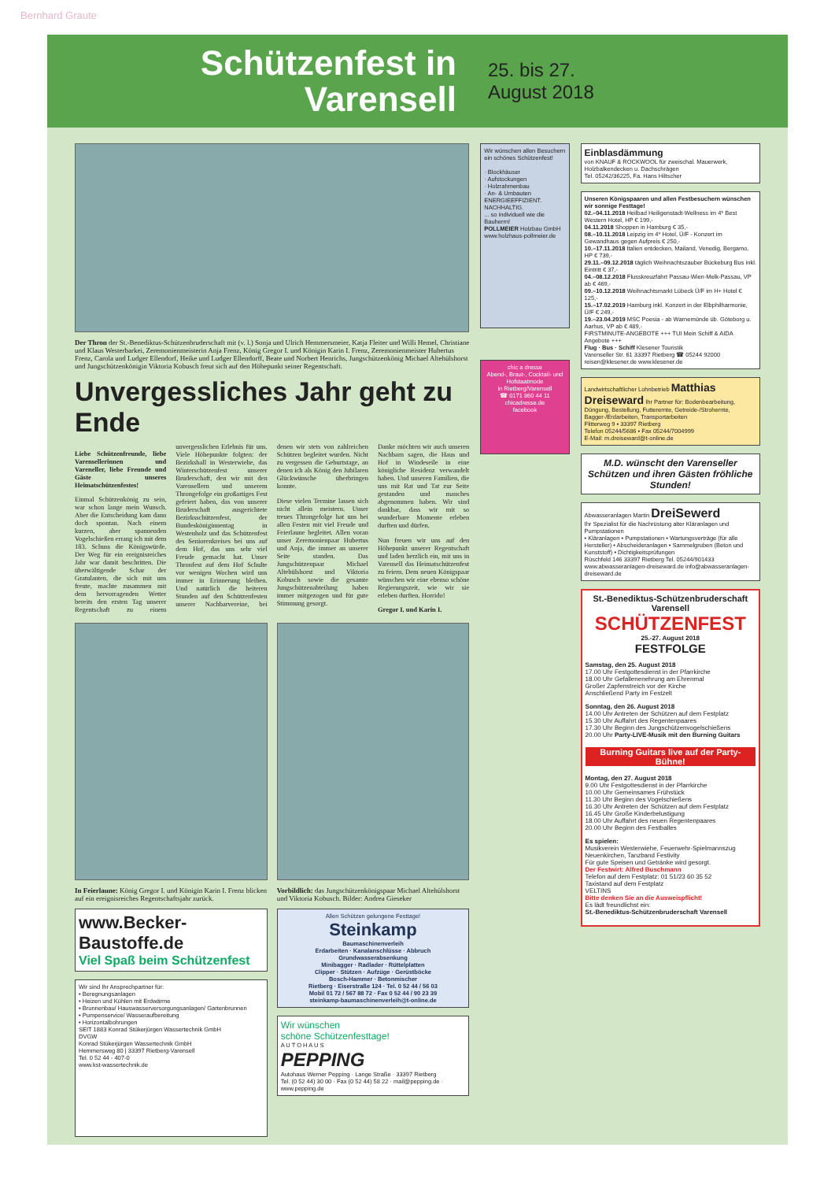Bernhard Graute
Schützenfest in Varensell
25. bis 27. August 2018
Der Thron der St.-Benediktus-Schützenbruderschaft mit (v. l.) Sonja und Ulrich Hemmersmeier, Katja Fleiter und Willi Hemel, Christiane und Klaus Westerbarkei, Zeremonienmeisterin Anja Frenz, König Gregor I. und Königin Karin I. Frenz, Zeremonienmeister Hubertus Frenz, Carola und Ludger Ellendorf, Heike und Ludger Ellendorff, Beate und Norbert Henrichs, Jungschützenkönig Michael Altehülshorst und Jungschützenkönigin Viktoria Kobusch freut sich auf den Höhepunkt seiner Regentschaft.
Unvergessliches Jahr geht zu Ende
Liebe Schützenfreunde, liebe Varensellerinnen und Vareneller, liebe Freunde und Gäste unseres Heimatschützenfestes!
Einmal Schützenkönig zu sein, war schon lange mein Wunsch. Aber die Entscheidung kam dann doch spontan. Nach einem kurzen, aber spannenden Vogelschießen errang ich mit dem 183. Schuss die Königswürde. Der Weg für ein ereignisreiches Jahr war damit beschritten. Die überwältigende Schar der Gratulanten, die sich mit uns freute, machte zusammen mit dem hervorragenden Wetter bereits den ersten Tag unserer Regentschaft zu einem unvergesslichen Erlebnis für uns. Viele Höhepunkte folgten: der Bezirksball in Westerwiehe, das Winterschützenfest unserer Bruderschaft, den wir mit den Varensellern und unserem Throngefolge ein großartiges Fest gefeiert haben, das von unserer Bruderschaft ausgerichtete Bezirksschützenfest, der Bundesköniginnentag in Westenholz und das Schützenfest des Seniorenkreises bei uns auf dem Hof, das uns sehr viel Freude gemacht hat. Unser Thronfest auf dem Hof Schulte vor wenigen Wochen wird uns immer in Erinnerung bleiben. Und natürlich die heiteren Stunden auf den Schützenfesten unserer Nachbarvereine, bei denen wir stets von zahlreichen Schützen begleitet wurden. Nicht zu vergessen die Geburtstage, an denen ich als König den Jubilaren Glückwünsche überbringen konnte.
Diese vielen Termine lassen sich nicht allein meistern. Unser treues Throngefolge hat uns bei allen Festen mit viel Freude und Feierlaune begleitet. Allen voran unser Zeremonienpaar Hubertus und Anja, die immer an unserer Seite standen. Das Jungschützenpaar Michael Altehülshorst und Viktoria Kobusch sowie die gesamte Jungschützenabteilung haben immer mitgezogen und für gute Stimmung gesorgt.
Danke möchten wir auch unseren Nachbarn sagen, die Haus und Hof in Windeseile in eine königliche Residenz verwandelt haben. Und unseren Familien, die uns mit Rat und Tat zur Seite gestanden und manches abgenommen haben. Wir sind dankbar, dass wir mit so wunderbare Momente erleben durften und dürfen.
Nun freuen wir uns auf den Höhepunkt unserer Regentschaft und laden herzlich ein, mit uns in Varensell das Heimatschützenfest zu feiern. Dem neuen Königspaar wünschen wir eine ebenso schöne Regierungszeit, wie wir sie erleben durften. Horrido!
Gregor I. und Karin I.
In Feierlaune: König Gregor I. und Königin Karin I. Frenz blicken auf ein ereignisreiches Regentschaftsjahr zurück.
Vorbildlich: das Jungschützenkönigspaar Michael Altehülshorst und Viktoria Kobusch. Bilder: Andrea Gieseker
www.Becker-Baustoffe.de
Viel Spaß beim Schützenfest
Wir sind Ihr Ansprechpartner für:
• Beregnungsanlagen
• Heizen und Kühlen mit Erdwärme
• Brunnenbau/ Hauswasserversorgungsanlagen/ Gartenbrunnen
• Pumpenservice/ Wasseraufbereitung
• Horizontalbohrungen
SEIT 1883 Konrad Stükerjürgen Wassertechnik GmbH
DVGW
Konrad Stükerjürgen Wassertechnik GmbH
Hemmersweg 80 | 33397 Rietberg-Varensell
Tel. 0 52 44 - 407-0
www.kst-wassertechnik.de
Allen Schützen gelungene Festtage!
Steinkamp
Baumaschinenverleih
Erdarbeiten · Kanalanschlüsse · Abbruch
Grundwasserabsenkung
Minibagger · Radlader · Rüttelplatten
Clipper · Stützen · Aufzüge · Gerüstböcke
Bosch-Hammer · Betonmischer
Rietberg · Eiserstraße 124 · Tel. 0 52 44 / 56 03
Mobil 01 72 / 567 88 72 · Fax 0 52 44 / 90 23 39
steinkamp-baumaschinenverleih@t-online.de
Wir wünschen
schöne Schützenfesttage!
A U T O H A U S
PEPPING
Autohaus Werner Pepping · Lange Straße · 33397 Rietberg
Tel. (0 52 44) 30 00 · Fax (0 52 44) 58 22 · mail@pepping.de · www.pepping.de
Wir wünschen allen Besuchern ein schönes Schützenfest!
· Blockhäuser
· Aufstockungen
· Holzrahmenbau
· An- & Umbauten
ENERGIEEFFIZIENT. NACHHALTIG.
... so individuell wie die Bauherrn!
POLLMEIER Holzbau GmbH
www.holzhaus-pollmeier.de
chic a dresse
Abend-, Braut-, Cocktail- und Hofstaatmode
in Rietberg/Varensell
☎ 0171 860 44 11
chicadresse.de
facebook
Einblasdämmung
von KNAUF & ROCKWOOL für zweischal. Mauerwerk, Holzbalkendecken u. Dachschrägen
Tel. 05242/36225, Fa. Hans Hiltscher
Unseren Königspaaren und allen Festbesuchern wünschen wir sonnige Festtage!
02.–04.11.2018 Heilbad Heiligenstadt-Wellness im 4* Best Western Hotel, HP € 199,-
04.11.2018 Shoppen in Hamburg € 35,-
08.–10.11.2018 Leipzig im 4* Hotel, Ü/F - Konzert im Gewandhaus gegen Aufpreis € 250,-
10.–17.11.2018 Italien entdecken, Mailand, Venedig, Bergamo, HP € 739,-
29.11.–09.12.2018 täglich Weihnachtszauber Bückeburg Bus inkl. Eintritt € 37,-
04.–08.12.2018 Flusskreuzfahrt Passau-Wien-Melk-Passau, VP ab € 469,-
09.–10.12.2018 Weihnachtsmarkt Lübeck Ü/F im H+ Hotel € 125,-
15.–17.02.2019 Hamburg inkl. Konzert in der Elbphilharmonie, Ü/F € 249,-
19.–23.04.2019 MSC Poesia - ab Warnemünde üb. Göteborg u. Aarhus, VP ab € 489,-
FIRSTMINUTE-ANGEBOTE +++ TUI Mein Schiff & AIDA Angebote +++
Flug · Bus · Schiff Klesener Touristik
Varenseller Str. 61 33397 Rietberg ☎ 05244 92000 reisen@klesener.de www.klesener.de
Landwirtschaftlicher Lohnbetrieb Matthias Dreiseward Ihr Partner für: Bodenbearbeitung, Düngung, Bestellung, Futterernte, Getreide-/Strohernte, Bagger-/Erdarbeiten, Transportarbeiten
Flitterweg 9 ▪ 33397 Rietberg
Telefon 05244/5686 ▪ Fax 05244/7004999
E-Mail: m.dreiseward@t-online.de
M.D. wünscht den Varenseller Schützen und ihren Gästen fröhliche Stunden!
Abwasseranlagen Martin DreiSewerd
Ihr Spezialist für die Nachrüstung alter Kläranlagen und Pumpstationen
• Kläranlagen • Pumpstationen • Wartungsverträge (für alle Hersteller) • Abscheideranlagen • Sammelgruben (Beton und Kunststoff) • Dichtigkeitsprüfungen
Rüschfeld 146 33397 Rietberg Tel. 05244/901433
www.abwasseranlagen-dreiseward.de info@abwasseranlagen-dreiseward.de
St.-Benediktus-Schützenbruderschaft Varensell
SCHÜTZENFEST
25.-27. August 2018
FESTFOLGE
Samstag, den 25. August 2018
17.00 Uhr Festgottesdienst in der Pfarrkirche
18.00 Uhr Gefallenenehrung am Ehrenmal
Großer Zapfenstreich vor der Kirche
Anschließend Party im Festzelt
Sonntag, den 26. August 2018
14.00 Uhr Antreten der Schützen auf dem Festplatz
15.30 Uhr Auffahrt des Regentenpaares
17.30 Uhr Beginn des Jungschützenvogelschießens
20.00 Uhr Party-LIVE-Musik mit den Burning Guitars
Burning Guitars live auf der Party-Bühne!
Montag, den 27. August 2018
9.00 Uhr Festgottesdienst in der Pfarrkirche
10.00 Uhr Gemeinsames Frühstück
11.30 Uhr Beginn des Vogelschießens
16.30 Uhr Antreten der Schützen auf dem Festplatz
16.45 Uhr Große Kinderbelustigung
18.00 Uhr Auffahrt des neuen Regentenpaares
20.00 Uhr Beginn des Festballes
Es spielen:
Musikverein Westerwiehe, Feuerwehr-Spielmannszug Neuenkirchen, Tanzband Festivity
Für gute Speisen und Getränke wird gesorgt.
Der Festwirt: Alfred Buschmann
Telefon auf dem Festplatz: 01 51/23 60 35 52
Taxistand auf dem Festplatz
VELTINS
Bitte denken Sie an die Ausweispflicht!
Es lädt freundlichst ein:
St.-Benediktus-Schützenbruderschaft Varensell